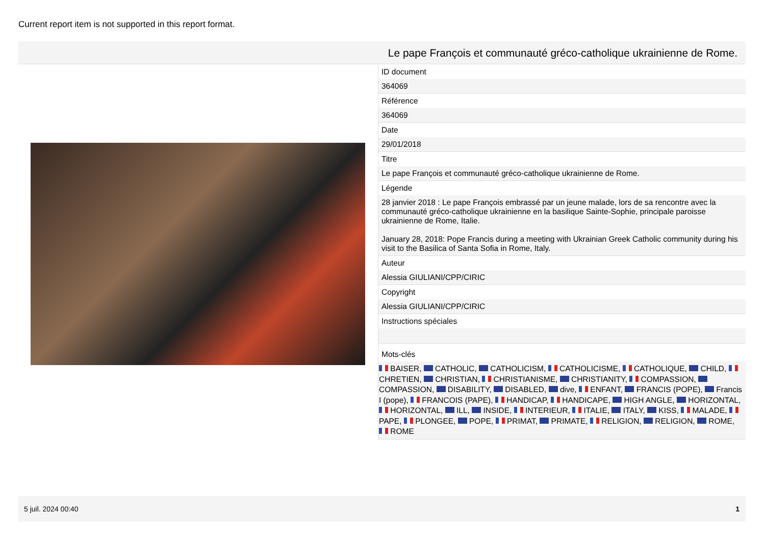Current report item is not supported in this report format.
Le pape François et communauté gréco-catholique ukrainienne de Rome.
| ID document |
| 364069 |
| Référence |
| 364069 |
| Date |
| 29/01/2018 |
| Titre |
| Le pape François et communauté gréco-catholique ukrainienne de Rome. |
| Légende |
| 28 janvier 2018 : Le pape François embrassé par un jeune malade, lors de sa rencontre avec la communauté gréco-catholique ukrainienne en la basilique Sainte-Sophie, principale paroisse ukrainienne de Rome, Italie. January 28, 2018: Pope Francis during a meeting with Ukrainian Greek Catholic community during his visit to the Basilica of Santa Sofia in Rome, Italy. |
| Auteur |
| Alessia GIULIANI/CPP/CIRIC |
| Copyright |
| Alessia GIULIANI/CPP/CIRIC |
| Instructions spéciales |
| Mots-clés |
| BAISER, CATHOLIC, CATHOLICISM, CATHOLICISME, CATHOLIQUE, CHILD, CHRETIEN, CHRISTIAN, CHRISTIANISME, CHRISTIANITY, COMPASSION, COMPASSION, DISABILITY, DISABLED, dive, ENFANT, FRANCIS (POPE), Francis I (pope), FRANCOIS (PAPE), HANDICAP, HANDICAPE, HIGH ANGLE, HORIZONTAL, HORIZONTAL, ILL, INSIDE, INTERIEUR, ITALIE, ITALY, KISS, MALADE, PAPE, PLONGEE, POPE, PRIMAT, PRIMATE, RELIGION, RELIGION, ROME, ROME |
5 juil. 2024 00:40 1